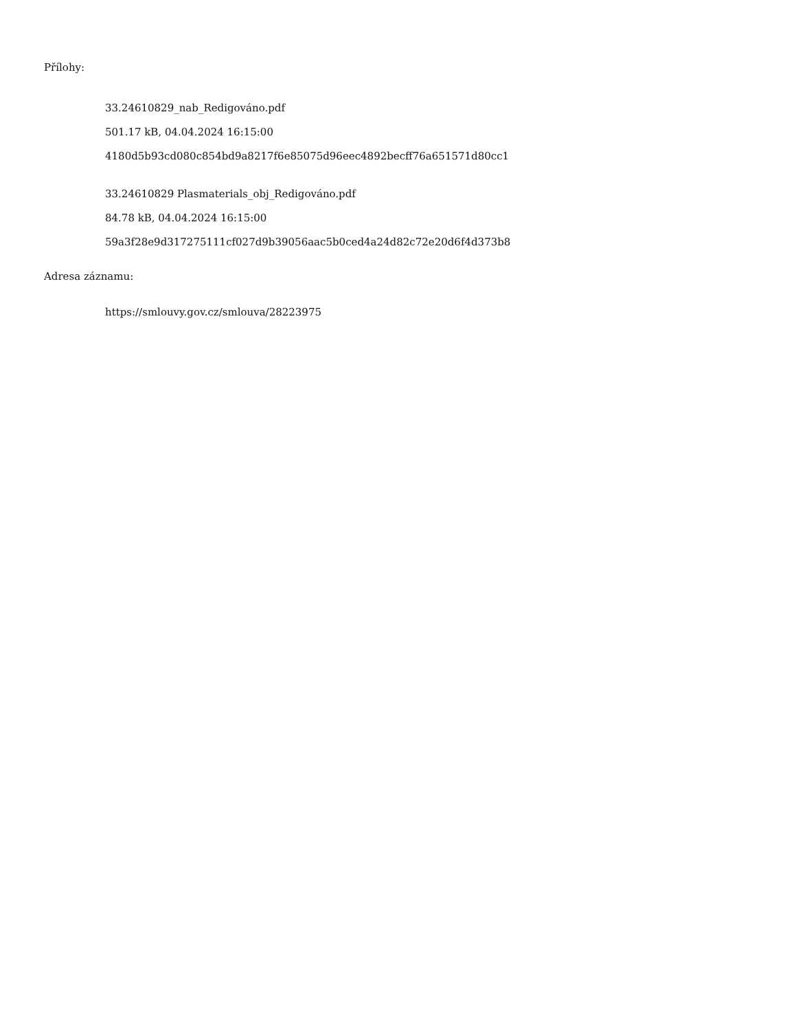Přílohy:
33.24610829_nab_Redigováno.pdf
501.17 kB, 04.04.2024 16:15:00
4180d5b93cd080c854bd9a8217f6e85075d96eec4892becff76a651571d80cc1
33.24610829 Plasmaterials_obj_Redigováno.pdf
84.78 kB, 04.04.2024 16:15:00
59a3f28e9d317275111cf027d9b39056aac5b0ced4a24d82c72e20d6f4d373b8
Adresa záznamu:
https://smlouvy.gov.cz/smlouva/28223975